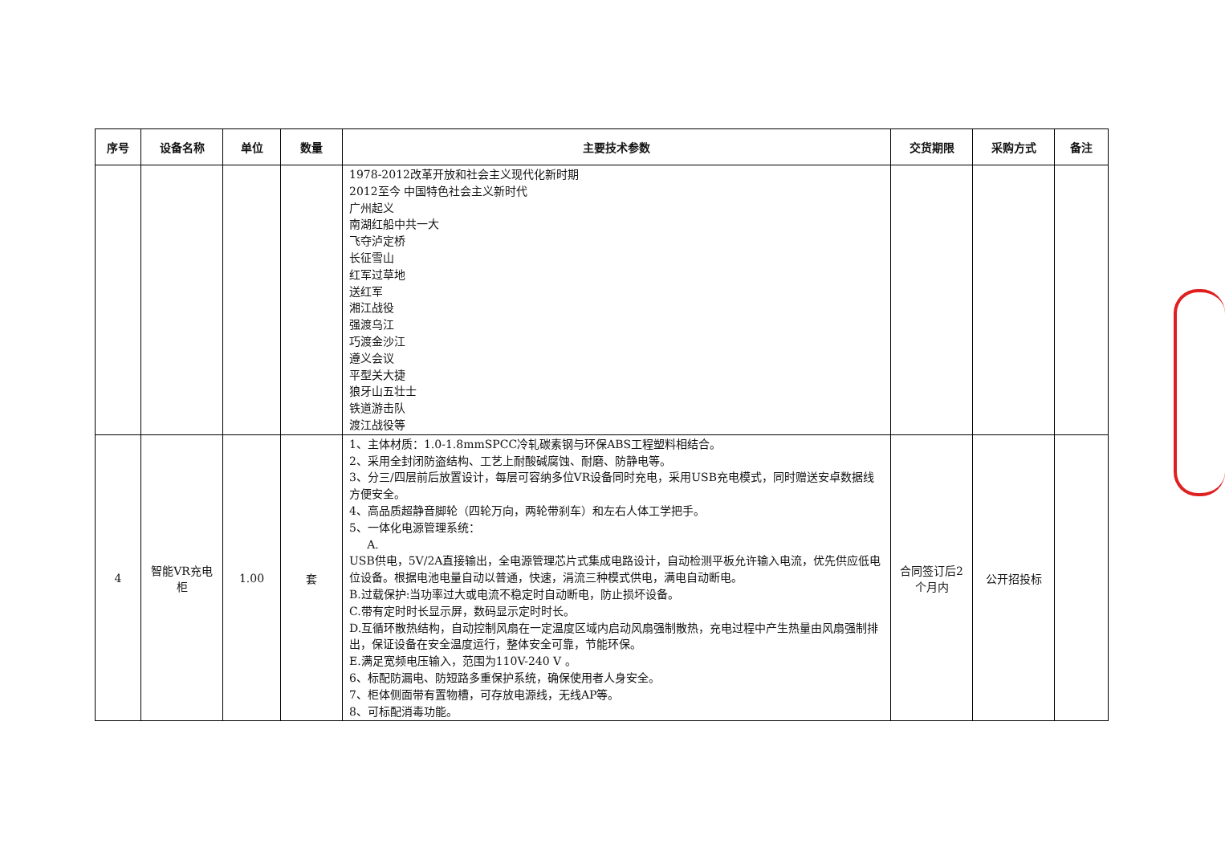| 序号 | 设备名称 | 单位 | 数量 | 主要技术参数 | 交货期限 | 采购方式 | 备注 |
| --- | --- | --- | --- | --- | --- | --- | --- |
| | | | | 1978-2012改革开放和社会主义现代化新时期 2012至今 中国特色社会主义新时代 广州起义 南湖红船中共一大 飞夺泸定桥 长征雪山 红军过草地 送红军 湘江战役 强渡乌江 巧渡金沙江 遵义会议 平型关大捷 狼牙山五壮士 铁道游击队 渡江战役等 | | | |
| 4 | 智能VR充电柜 | 1.00 | 套 | 1、主体材质：1.0-1.8mmSPCC冷轧碳素钢与环保ABS工程塑料相结合。 2、采用全封闭防盗结构、工艺上耐酸碱腐蚀、耐磨、防静电等。 3、分三/四层前后放置设计，每层可容纳多位VR设备同时充电，采用USB充电模式，同时赠送安卓数据线方便安全。 4、高品质超静音脚轮（四轮万向，两轮带刹车）和左右人体工学把手。 5、一体化电源管理系统： A. USB供电，5V/2A直接输出，全电源管理芯片式集成电路设计，自动检测平板允许输入电流，优先供应低电位设备。根据电池电量自动以普通，快速，涓流三种模式供电，满电自动断电。 B.过载保护:当功率过大或电流不稳定时自动断电，防止损坏设备。 C.带有定时时长显示屏，数码显示定时时长。 D.互循环散热结构，自动控制风扇在一定温度区域内启动风扇强制散热，充电过程中产生热量由风扇强制排出，保证设备在安全温度运行，整体安全可靠，节能环保。 E.满足宽频电压输入，范围为110V-240 V 。 6、标配防漏电、防短路多重保护系统，确保使用者人身安全。 7、柜体侧面带有置物槽，可存放电源线，无线AP等。 8、可标配消毒功能。 | 合同签订后2个月内 | 公开招投标 | |